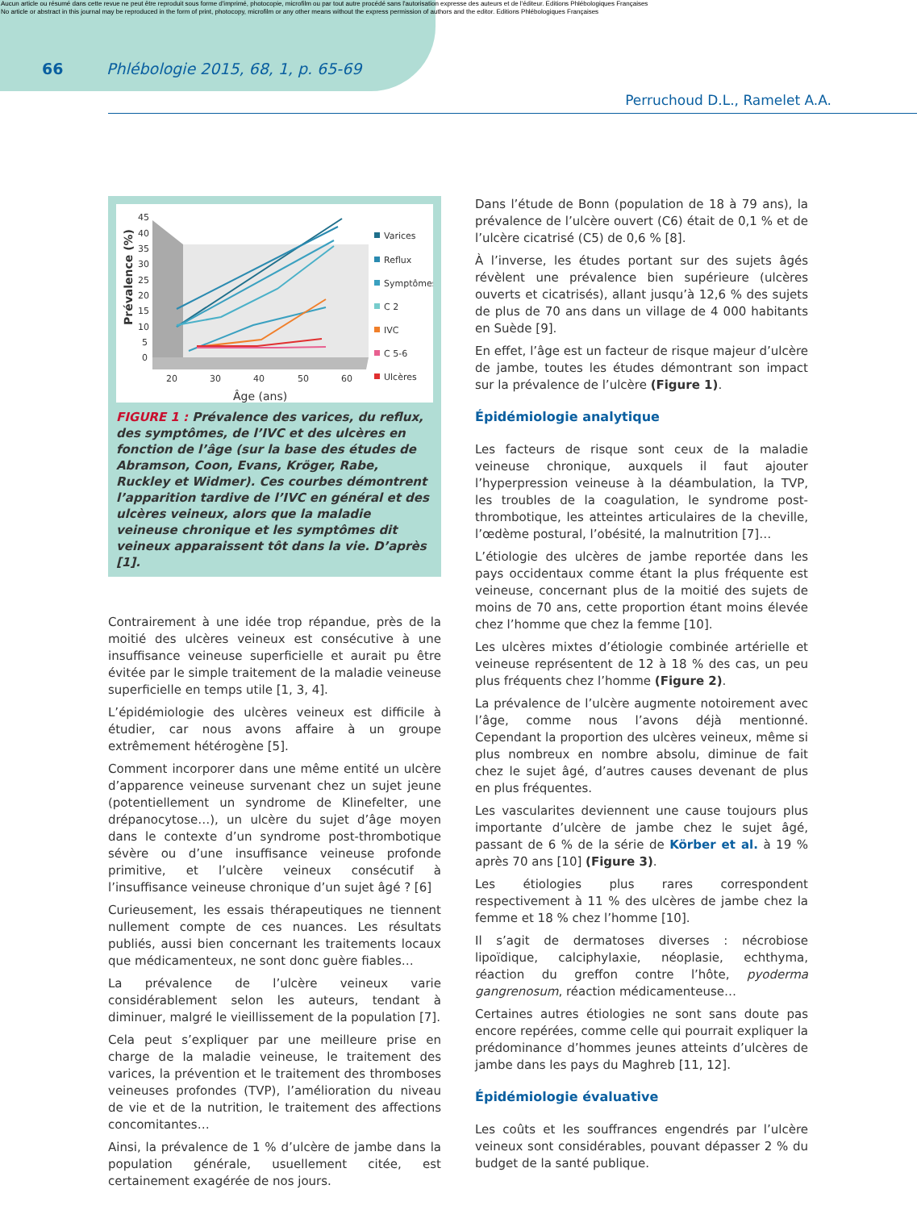Aucun article ou résumé dans cette revue ne peut être reproduit sous forme d'imprimé, photocopie, microfilm ou par tout autre procédé sans l'autorisation expresse des auteurs et de l'éditeur. Editions Phlébologiques Françaises
No article or abstract in this journal may be reproduced in the form of print, photocopy, microfilm or any other means without the express permission of authors and the editor. Editions Phlébologiques Françaises
66
Phlébologie 2015, 68, 1, p. 65-69
Perruchoud D.L., Ramelet A.A.
45
40
35
30
25
20
15
10
5
0
20
30
40
50
60
Âge (ans)
Prévalence (%)
Varices
Reflux
Symptômes
C 2
IVC
C 5-6
Ulcères
FIGURE 1 : Prévalence des varices, du reflux, des symptômes, de l’IVC et des ulcères en fonction de l’âge (sur la base des études de Abramson, Coon, Evans, Kröger, Rabe, Ruckley et Widmer). Ces courbes démontrent l’apparition tardive de l’IVC en général et des ulcères veineux, alors que la maladie veineuse chronique et les symptômes dit veineux apparaissent tôt dans la vie. D’après [1].
Contrairement à une idée trop répandue, près de la moitié des ulcères veineux est consécutive à une insuffisance veineuse superficielle et aurait pu être évitée par le simple traitement de la maladie veineuse superficielle en temps utile [1, 3, 4].
L’épidémiologie des ulcères veineux est difficile à étudier, car nous avons affaire à un groupe extrêmement hétérogène [5].
Comment incorporer dans une même entité un ulcère d’apparence veineuse survenant chez un sujet jeune (potentiellement un syndrome de Klinefelter, une drépanocytose…), un ulcère du sujet d’âge moyen dans le contexte d’un syndrome post-thrombotique sévère ou d’une insuffisance veineuse profonde primitive, et l’ulcère veineux consécutif à l’insuffisance veineuse chronique d’un sujet âgé ? [6]
Curieusement, les essais thérapeutiques ne tiennent nullement compte de ces nuances. Les résultats publiés, aussi bien concernant les traitements locaux que médicamenteux, ne sont donc guère fiables…
La prévalence de l’ulcère veineux varie considérablement selon les auteurs, tendant à diminuer, malgré le vieillissement de la population [7].
Cela peut s’expliquer par une meilleure prise en charge de la maladie veineuse, le traitement des varices, la prévention et le traitement des thromboses veineuses profondes (TVP), l’amélioration du niveau de vie et de la nutrition, le traitement des affections concomitantes…
Ainsi, la prévalence de 1 % d’ulcère de jambe dans la population générale, usuellement citée, est certainement exagérée de nos jours.
Dans l’étude de Bonn (population de 18 à 79 ans), la prévalence de l’ulcère ouvert (C6) était de 0,1 % et de l’ulcère cicatrisé (C5) de 0,6 % [8].
À l’inverse, les études portant sur des sujets âgés révèlent une prévalence bien supérieure (ulcères ouverts et cicatrisés), allant jusqu’à 12,6 % des sujets de plus de 70 ans dans un village de 4 000 habitants en Suède [9].
En effet, l’âge est un facteur de risque majeur d’ulcère de jambe, toutes les études démontrant son impact sur la prévalence de l’ulcère (Figure 1).
Épidémiologie analytique
Les facteurs de risque sont ceux de la maladie veineuse chronique, auxquels il faut ajouter l’hyperpression veineuse à la déambulation, la TVP, les troubles de la coagulation, le syndrome post-thrombotique, les atteintes articulaires de la cheville, l’œdème postural, l’obésité, la malnutrition [7]…
L’étiologie des ulcères de jambe reportée dans les pays occidentaux comme étant la plus fréquente est veineuse, concernant plus de la moitié des sujets de moins de 70 ans, cette proportion étant moins élevée chez l’homme que chez la femme [10].
Les ulcères mixtes d’étiologie combinée artérielle et veineuse représentent de 12 à 18 % des cas, un peu plus fréquents chez l’homme (Figure 2).
La prévalence de l’ulcère augmente notoirement avec l’âge, comme nous l’avons déjà mentionné. Cependant la proportion des ulcères veineux, même si plus nombreux en nombre absolu, diminue de fait chez le sujet âgé, d’autres causes devenant de plus en plus fréquentes.
Les vascularites deviennent une cause toujours plus importante d’ulcère de jambe chez le sujet âgé, passant de 6 % de la série de Körber et al. à 19 % après 70 ans [10] (Figure 3).
Les étiologies plus rares correspondent respectivement à 11 % des ulcères de jambe chez la femme et 18 % chez l’homme [10].
Il s’agit de dermatoses diverses : nécrobiose lipoïdique, calciphylaxie, néoplasie, echthyma, réaction du greffon contre l’hôte, pyoderma gangrenosum, réaction médicamenteuse…
Certaines autres étiologies ne sont sans doute pas encore repérées, comme celle qui pourrait expliquer la prédominance d’hommes jeunes atteints d’ulcères de jambe dans les pays du Maghreb [11, 12].
Épidémiologie évaluative
Les coûts et les souffrances engendrés par l’ulcère veineux sont considérables, pouvant dépasser 2 % du budget de la santé publique.